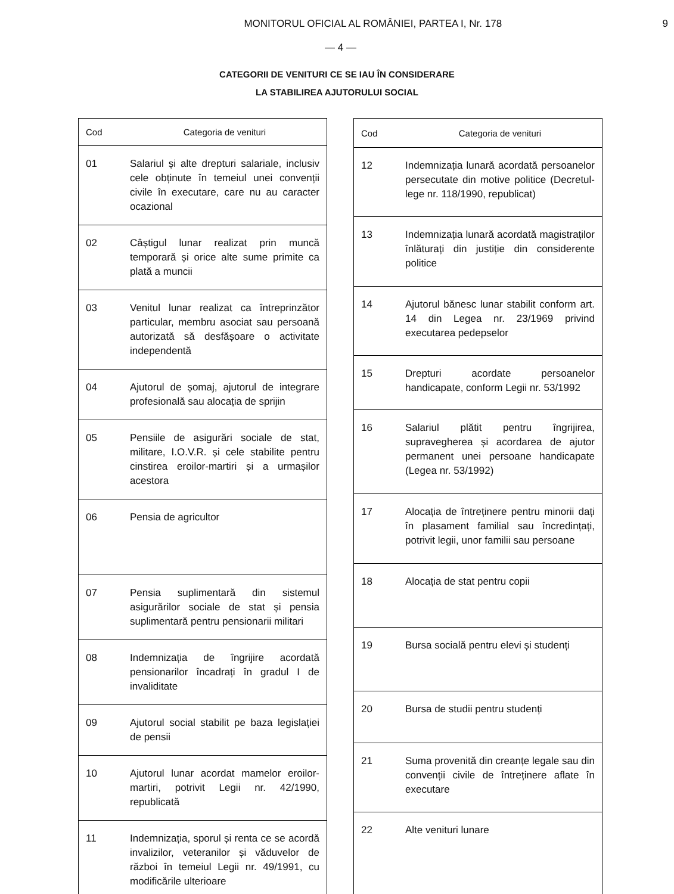MONITORUL OFICIAL AL ROMÂNIEI, PARTEA I, Nr. 178
9
— 4 —
CATEGORII DE VENITURI CE SE IAU ÎN CONSIDERARE
LA STABILIREA AJUTORULUI SOCIAL
| Cod | Categoria de venituri |
| --- | --- |
| 01 | Salariul și alte drepturi salariale, inclusiv cele obținute în temeiul unei convenții civile în executare, care nu au caracter ocazional |
| 02 | Câștigul lunar realizat prin muncă temporară și orice alte sume primite ca plată a muncii |
| 03 | Venitul lunar realizat ca întreprinzător particular, membru asociat sau persoană autorizată să desfășoare o activitate independentă |
| 04 | Ajutorul de șomaj, ajutorul de integrare profesională sau alocația de sprijin |
| 05 | Pensiile de asigurări sociale de stat, militare, I.O.V.R. și cele stabilite pentru cinstirea eroilor-martiri și a urmașilor acestora |
| 06 | Pensia de agricultor |
| 07 | Pensia suplimentară din sistemul asigurărilor sociale de stat și pensia suplimentară pentru pensionarii militari |
| 08 | Indemnizația de îngrijire acordată pensionarilor încadrați în gradul I de invaliditate |
| 09 | Ajutorul social stabilit pe baza legislației de pensii |
| 10 | Ajutorul lunar acordat mamelor eroilor-martiri, potrivit Legii nr. 42/1990, republicată |
| 11 | Indemnizația, sporul și renta ce se acordă invalizilor, veteranilor și văduvelor de război în temeiul Legii nr. 49/1991, cu modificările ulterioare |
| Cod | Categoria de venituri |
| --- | --- |
| 12 | Indemnizația lunară acordată persoanelor persecutate din motive politice (Decretul-lege nr. 118/1990, republicat) |
| 13 | Indemnizația lunară acordată magistraților înlăturați din justiție din considerente politice |
| 14 | Ajutorul bănesc lunar stabilit conform art. 14 din Legea nr. 23/1969 privind executarea pedepselor |
| 15 | Drepturi acordate persoanelor handicapate, conform Legii nr. 53/1992 |
| 16 | Salariul plătit pentru îngrijirea, supravegherea și acordarea de ajutor permanent unei persoane handicapate (Legea nr. 53/1992) |
| 17 | Alocația de întreținere pentru minorii dați în plasament familial sau încredințați, potrivit legii, unor familii sau persoane |
| 18 | Alocația de stat pentru copii |
| 19 | Bursa socială pentru elevi și studenți |
| 20 | Bursa de studii pentru studenți |
| 21 | Suma provenită din creanțe legale sau din convenții civile de întreținere aflate în executare |
| 22 | Alte venituri lunare |